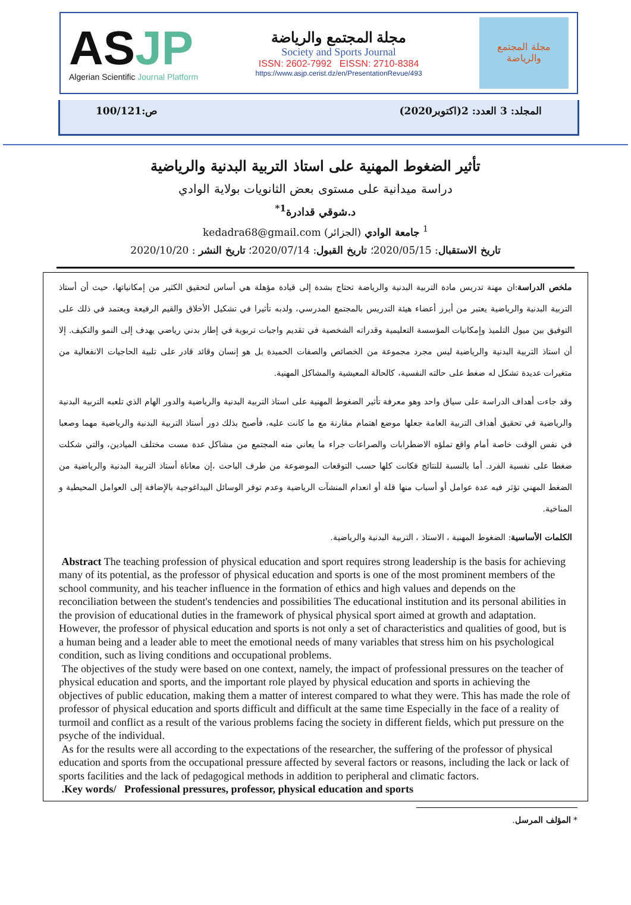ASJP
Algerian Scientific Journal Platform
مجلة المجتمع والرياضة
Society and Sports Journal
ISSN: 2602-7992 EISSN: 2710-8384
https://www.asjp.cerist.dz/en/PresentationRevue/493
مجلة المجتمع والرياضة
المجلد: 3 العدد: 2(اكتوبر2020) ص:100/121
تأثير الضغوط المهنية على استاذ التربية البدنية والرياضية
دراسة ميدانية على مستوى بعض الثانويات بولاية الوادي
د.شوقي قدادرة<sup>1*</sup>
<sup>1</sup> جامعة الوادي (الجزائر) kedadra68@gmail.com
تاريخ الاستقبال: 2020/05/15؛ تاريخ القبول: 2020/07/14؛ تاريخ النشر : 2020/10/20
ملخص الدراسة:ان مهنة تدريس مادة التربية البدنية والرياضة تحتاج بشدة إلى قيادة مؤهلة هي أساس لتحقيق الكثير من إمكانياتها، حيث أن أستاذ التربية البدنية والرياضية يعتبر من أبرز أعضاء هيئة التدريس بالمجتمع المدرسي، ولدبه تأثيرا في تشكيل الأخلاق والقيم الرفيعة ويعتمد في ذلك على التوفيق بين ميول التلميذ وإمكانيات المؤسسة التعليمية وقدراته الشخصية في تقديم واجبات تربوية في إطار بدني رياضي يهدف إلى النمو والتكيف. إلا أن استاذ التربية البدنية والرياضية ليس مجرد مجموعة من الخصائص والصفات الحميدة بل هو إنسان وقائد قادر على تلبية الحاجيات الانفعالية من متغيرات عديدة تشكل له ضغط على حالته النفسية، كالحالة المعيشية والمشاكل المهنية.
وقد جاءت أهداف الدراسة على سياق واحد وهو معرفة تأثير الضغوط المهنية على استاذ التربية البدنية والرياضية والدور الهام الذي تلعبه التربية البدنية والرياضية في تحقيق أهداف التربية العامة جعلها موضع اهتمام مقارنة مع ما كانت عليه، فأصبح بذلك دور أستاذ التربية البدنية والرياضية مهما وصعبا في نفس الوقت خاصة أمام واقع تملؤه الاضطرابات والصراعات جراء ما يعاني منه المجتمع من مشاكل عدة مست مختلف الميادين، والتي شكلت ضغطا على نفسية الفرد. أما بالنسبة للنتائج فكانت كلها حسب التوقعات الموضوعة من طرف الباحث ،إن معاناة أستاذ التربية البدنية والرياضية من الضغط المهني تؤثر فيه عدة عوامل أو أسباب منها قلة أو انعدام المنشآت الرياضية وعدم توفر الوسائل البيداغوجية بالإضافة إلى العوامل المحيطية و المناخية.
الكلمات الأساسية: الضغوط المهنية ، الاستاذ ، التربية البدنية والرياضية.
Abstract The teaching profession of physical education and sport requires strong leadership is the basis for achieving many of its potential, as the professor of physical education and sports is one of the most prominent members of the school community, and his teacher influence in the formation of ethics and high values and depends on the reconciliation between the student's tendencies and possibilities The educational institution and its personal abilities in the provision of educational duties in the framework of physical physical sport aimed at growth and adaptation. However, the professor of physical education and sports is not only a set of characteristics and qualities of good, but is a human being and a leader able to meet the emotional needs of many variables that stress him on his psychological condition, such as living conditions and occupational problems.
The objectives of the study were based on one context, namely, the impact of professional pressures on the teacher of physical education and sports, and the important role played by physical education and sports in achieving the objectives of public education, making them a matter of interest compared to what they were. This has made the role of professor of physical education and sports difficult and difficult at the same time Especially in the face of a reality of turmoil and conflict as a result of the various problems facing the society in different fields, which put pressure on the psyche of the individual.
As for the results were all according to the expectations of the researcher, the suffering of the professor of physical education and sports from the occupational pressure affected by several factors or reasons, including the lack or lack of sports facilities and the lack of pedagogical methods in addition to peripheral and climatic factors.
.Key words/ Professional pressures, professor, physical education and sports
* المؤلف المرسل.